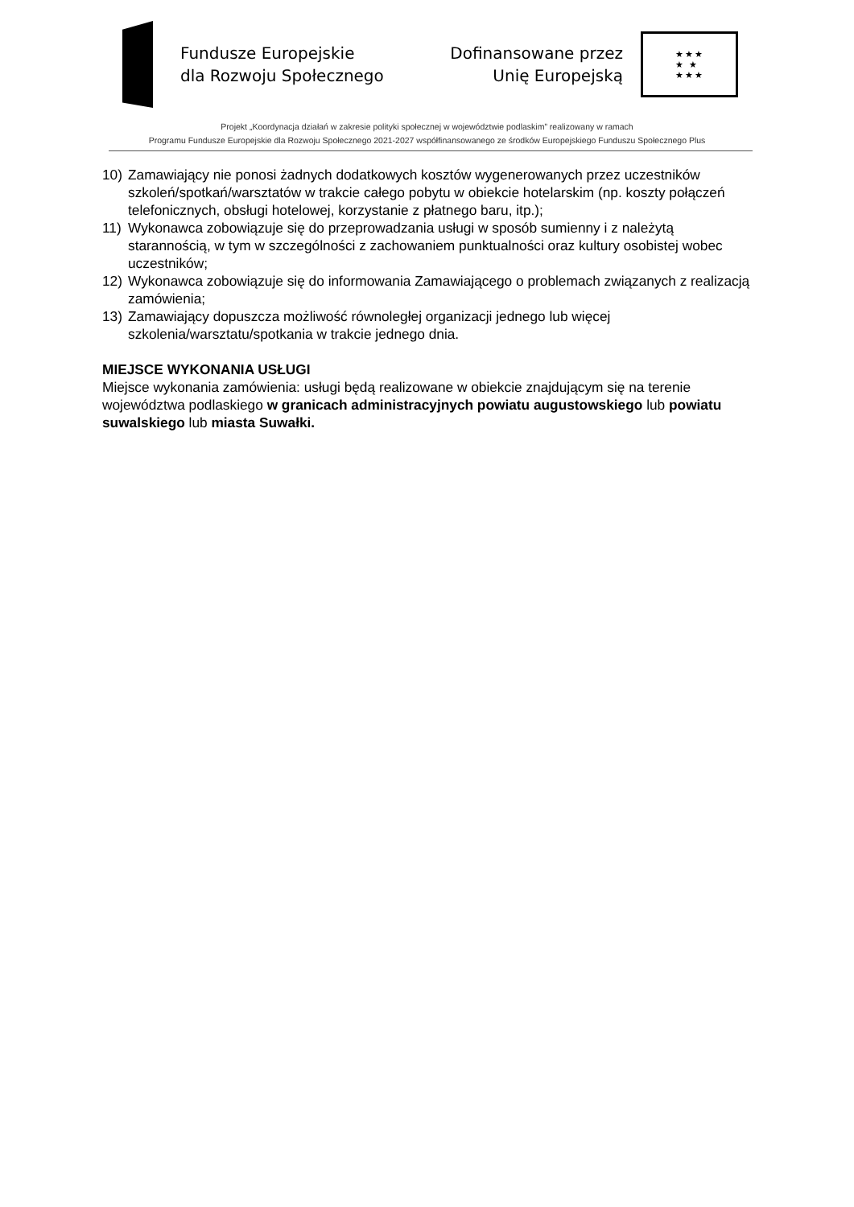Fundusze Europejskie
dla Rozwoju Społecznego
Dofinansowane przez
Unię Europejską
★★★
★ ★
★★★
Projekt „Koordynacja działań w zakresie polityki społecznej w województwie podlaskim” realizowany w ramach
Programu Fundusze Europejskie dla Rozwoju Społecznego 2021-2027 współfinansowanego ze środków Europejskiego Funduszu Społecznego Plus
10) Zamawiający nie ponosi żadnych dodatkowych kosztów wygenerowanych przez uczestników szkoleń/spotkań/warsztatów w trakcie całego pobytu w obiekcie hotelarskim (np. koszty połączeń telefonicznych, obsługi hotelowej, korzystanie z płatnego baru, itp.);
11) Wykonawca zobowiązuje się do przeprowadzania usługi w sposób sumienny i z należytą starannością, w tym w szczególności z zachowaniem punktualności oraz kultury osobistej wobec uczestników;
12) Wykonawca zobowiązuje się do informowania Zamawiającego o problemach związanych z realizacją zamówienia;
13) Zamawiający dopuszcza możliwość równoległej organizacji jednego lub więcej szkolenia/warsztatu/spotkania w trakcie jednego dnia.
MIEJSCE WYKONANIA USŁUGI
Miejsce wykonania zamówienia: usługi będą realizowane w obiekcie znajdującym się na terenie województwa podlaskiego w granicach administracyjnych powiatu augustowskiego lub powiatu suwalskiego lub miasta Suwałki.